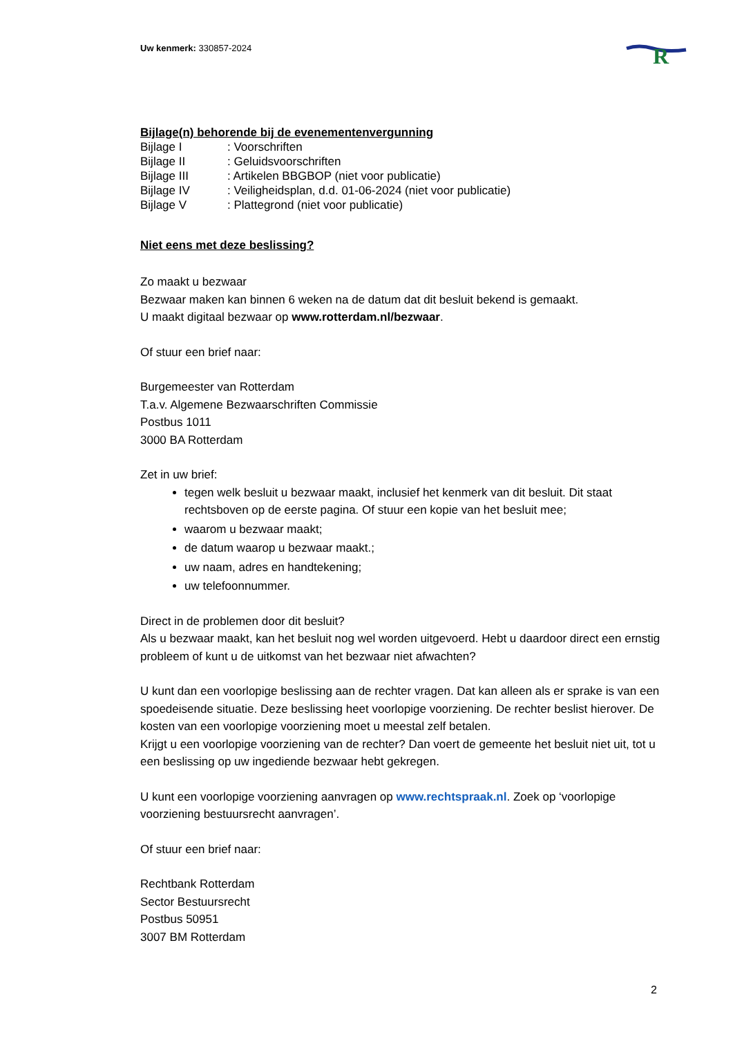R
Uw kenmerk: 330857-2024
Bijlage(n) behorende bij de evenementenvergunning
Bijlage I: Voorschriften
Bijlage II: Geluidsvoorschriften
Bijlage III: Artikelen BBGBOP (niet voor publicatie)
Bijlage IV: Veiligheidsplan, d.d. 01-06-2024 (niet voor publicatie)
Bijlage V: Plattegrond (niet voor publicatie)
Niet eens met deze beslissing?
Zo maakt u bezwaar
Bezwaar maken kan binnen 6 weken na de datum dat dit besluit bekend is gemaakt.
U maakt digitaal bezwaar op www.rotterdam.nl/bezwaar.
Of stuur een brief naar:
Burgemeester van Rotterdam
T.a.v. Algemene Bezwaarschriften Commissie
Postbus 1011
3000 BA Rotterdam
Zet in uw brief:
tegen welk besluit u bezwaar maakt, inclusief het kenmerk van dit besluit. Dit staat rechtsboven op de eerste pagina. Of stuur een kopie van het besluit mee;
waarom u bezwaar maakt;
de datum waarop u bezwaar maakt.;
uw naam, adres en handtekening;
uw telefoonnummer.
Direct in de problemen door dit besluit?
Als u bezwaar maakt, kan het besluit nog wel worden uitgevoerd. Hebt u daardoor direct een ernstig probleem of kunt u de uitkomst van het bezwaar niet afwachten?
U kunt dan een voorlopige beslissing aan de rechter vragen. Dat kan alleen als er sprake is van een spoedeisende situatie. Deze beslissing heet voorlopige voorziening. De rechter beslist hierover. De kosten van een voorlopige voorziening moet u meestal zelf betalen.
Krijgt u een voorlopige voorziening van de rechter? Dan voert de gemeente het besluit niet uit, tot u een beslissing op uw ingediende bezwaar hebt gekregen.
U kunt een voorlopige voorziening aanvragen op www.rechtspraak.nl. Zoek op ‘voorlopige voorziening bestuursrecht aanvragen’.
Of stuur een brief naar:
Rechtbank Rotterdam
Sector Bestuursrecht
Postbus 50951
3007 BM Rotterdam
2